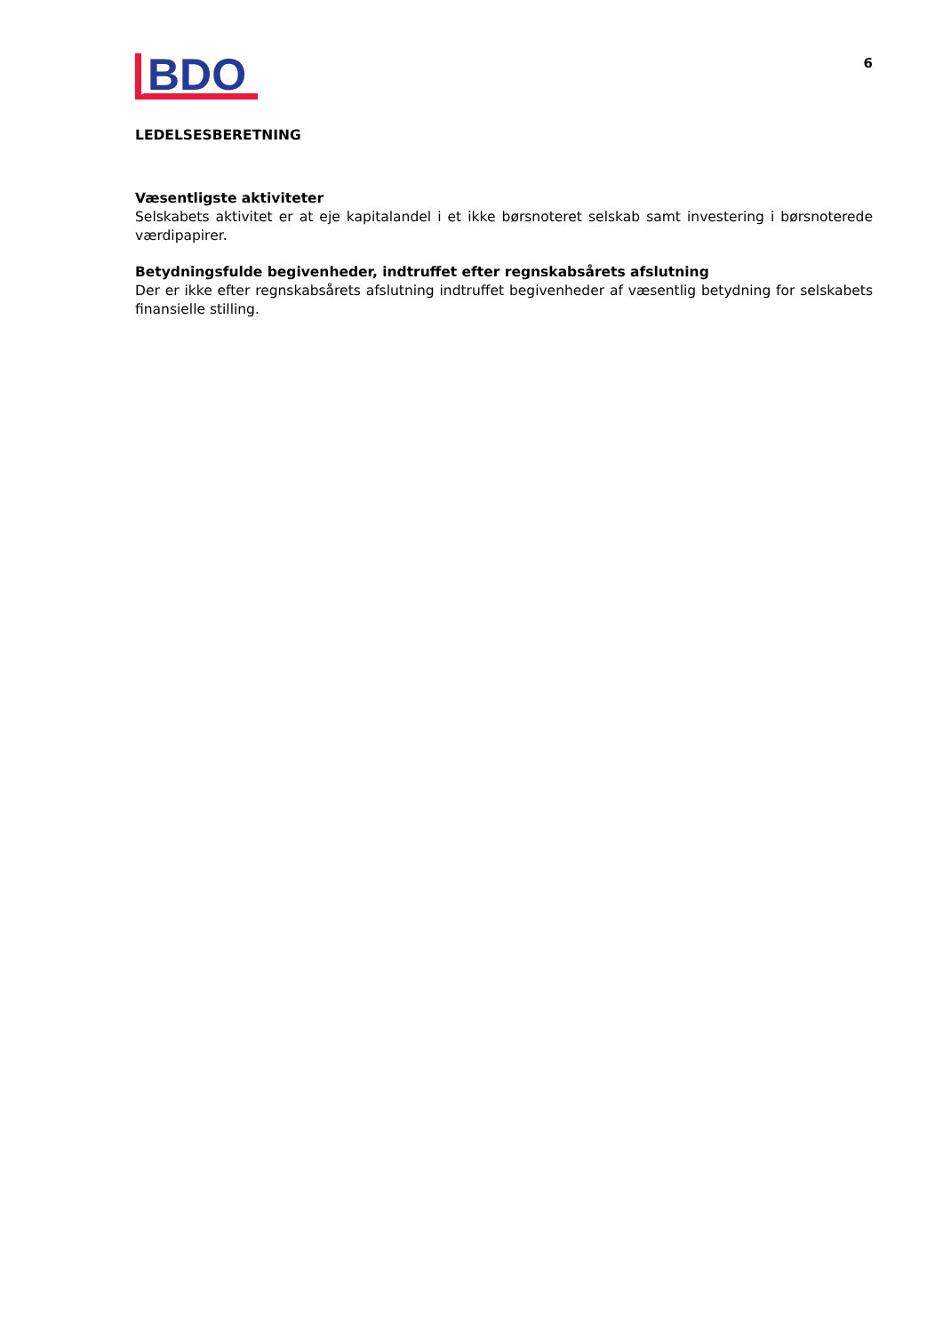BDO
6
LEDELSESBERETNING
Væsentligste aktiviteter
Selskabets aktivitet er at eje kapitalandel i et ikke børsnoteret selskab samt investering i børsnoterede værdipapirer.
Betydningsfulde begivenheder, indtruffet efter regnskabsårets afslutning
Der er ikke efter regnskabsårets afslutning indtruffet begivenheder af væsentlig betydning for selskabets finansielle stilling.